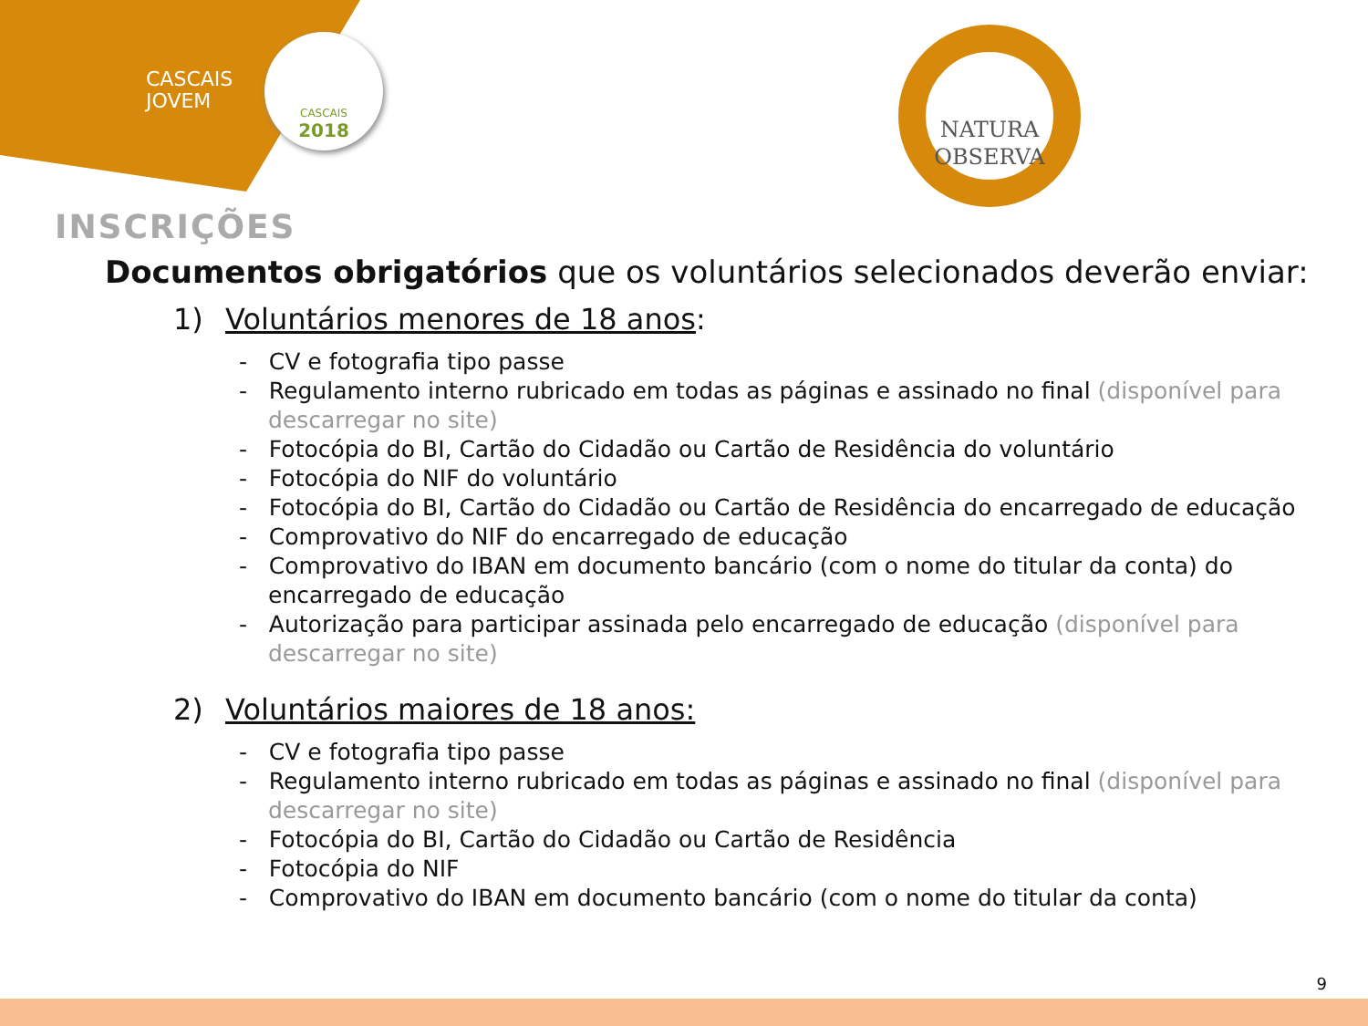CASCAIS
JOVEM
CASCAIS
2018
NATURA
OBSERVA
INSCRIÇÕES
Documentos obrigatórios que os voluntários selecionados deverão enviar:
1) Voluntários menores de 18 anos:
- CV e fotografia tipo passe
- Regulamento interno rubricado em todas as páginas e assinado no final (disponível para descarregar no site)
- Fotocópia do BI, Cartão do Cidadão ou Cartão de Residência do voluntário
- Fotocópia do NIF do voluntário
- Fotocópia do BI, Cartão do Cidadão ou Cartão de Residência do encarregado de educação
- Comprovativo do NIF do encarregado de educação
- Comprovativo do IBAN em documento bancário (com o nome do titular da conta) do encarregado de educação
- Autorização para participar assinada pelo encarregado de educação (disponível para descarregar no site)
2) Voluntários maiores de 18 anos:
- CV e fotografia tipo passe
- Regulamento interno rubricado em todas as páginas e assinado no final (disponível para descarregar no site)
- Fotocópia do BI, Cartão do Cidadão ou Cartão de Residência
- Fotocópia do NIF
- Comprovativo do IBAN em documento bancário (com o nome do titular da conta)
9